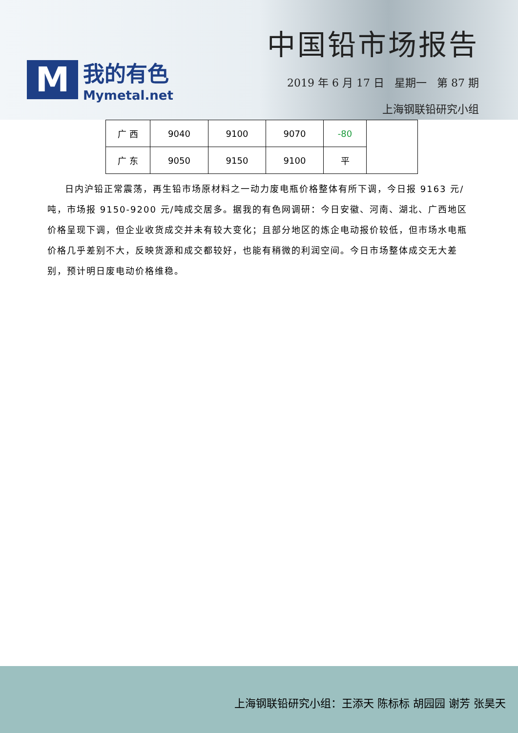M
我的有色
Mymetal.net
中国铅市场报告
2019 年 6 月 17 日 星期一 第 87 期
上海钢联铅研究小组
| 广 西 | 9040 | 9100 | 9070 | -80 | |
| 广 东 | 9050 | 9150 | 9100 | 平 | |
日内沪铅正常震荡，再生铅市场原材料之一动力废电瓶价格整体有所下调，今日报 9163 元/吨，市场报 9150-9200 元/吨成交居多。据我的有色网调研：今日安徽、河南、湖北、广西地区价格呈现下调，但企业收货成交并未有较大变化；且部分地区的炼企电动报价较低，但市场水电瓶价格几乎差别不大，反映货源和成交都较好，也能有稍微的利润空间。今日市场整体成交无大差别，预计明日废电动价格维稳。
上海钢联铅研究小组：王添天 陈标标 胡园园 谢芳 张昊天